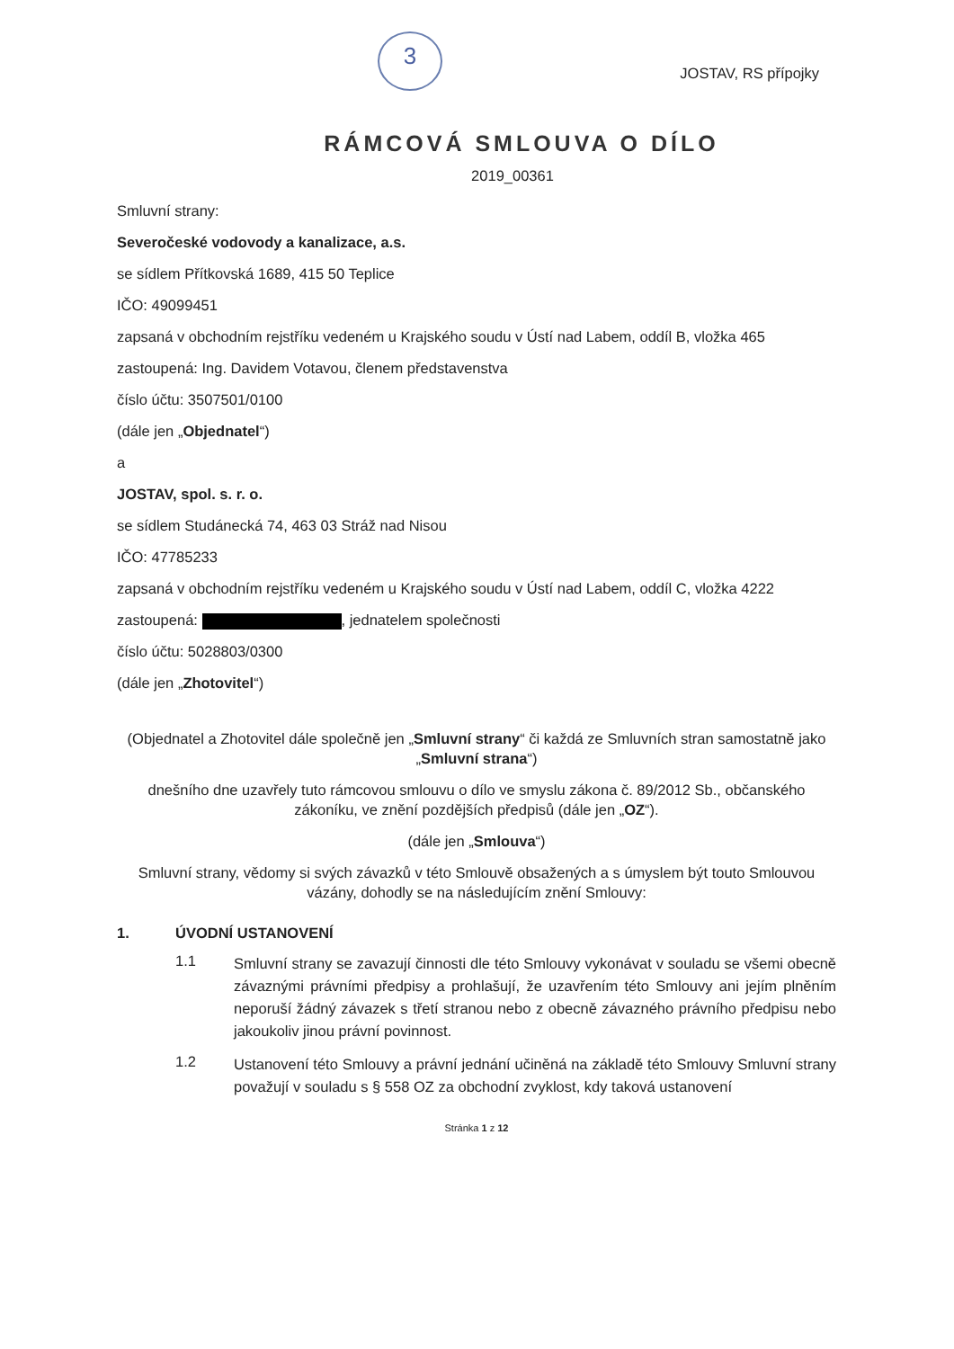3
JOSTAV, RS přípojky
RÁMCOVÁ SMLOUVA O DÍLO
2019_00361
Smluvní strany:
Severočeské vodovody a kanalizace, a.s.
se sídlem Přítkovská 1689, 415 50 Teplice
IČO: 49099451
zapsaná v obchodním rejstříku vedeném u Krajského soudu v Ústí nad Labem, oddíl B, vložka 465
zastoupená: Ing. Davidem Votavou, členem představenstva
číslo účtu: 3507501/0100
(dále jen „Objednatel“)
a
JOSTAV, spol. s. r. o.
se sídlem Studánecká 74, 463 03 Stráž nad Nisou
IČO: 47785233
zapsaná v obchodním rejstříku vedeném u Krajského soudu v Ústí nad Labem, oddíl C, vložka 4222
zastoupená: , jednatelem společnosti
číslo účtu: 5028803/0300
(dále jen „Zhotovitel“)
(Objednatel a Zhotovitel dále společně jen „Smluvní strany“ či každá ze Smluvních stran samostatně jako „Smluvní strana“)
dnešního dne uzavřely tuto rámcovou smlouvu o dílo ve smyslu zákona č. 89/2012 Sb., občanského zákoníku, ve znění pozdějších předpisů (dále jen „OZ“).
(dále jen „Smlouva“)
Smluvní strany, vědomy si svých závazků v této Smlouvě obsažených a s úmyslem být touto Smlouvou vázány, dohodly se na následujícím znění Smlouvy:
1. ÚVODNÍ USTANOVENÍ
1.1
Smluvní strany se zavazují činnosti dle této Smlouvy vykonávat v souladu se všemi obecně závaznými právními předpisy a prohlašují, že uzavřením této Smlouvy ani jejím plněním neporuší žádný závazek s třetí stranou nebo z obecně závazného právního předpisu nebo jakoukoliv jinou právní povinnost.
1.2
Ustanovení této Smlouvy a právní jednání učiněná na základě této Smlouvy Smluvní strany považují v souladu s § 558 OZ za obchodní zvyklost, kdy taková ustanovení
Stránka 1 z 12